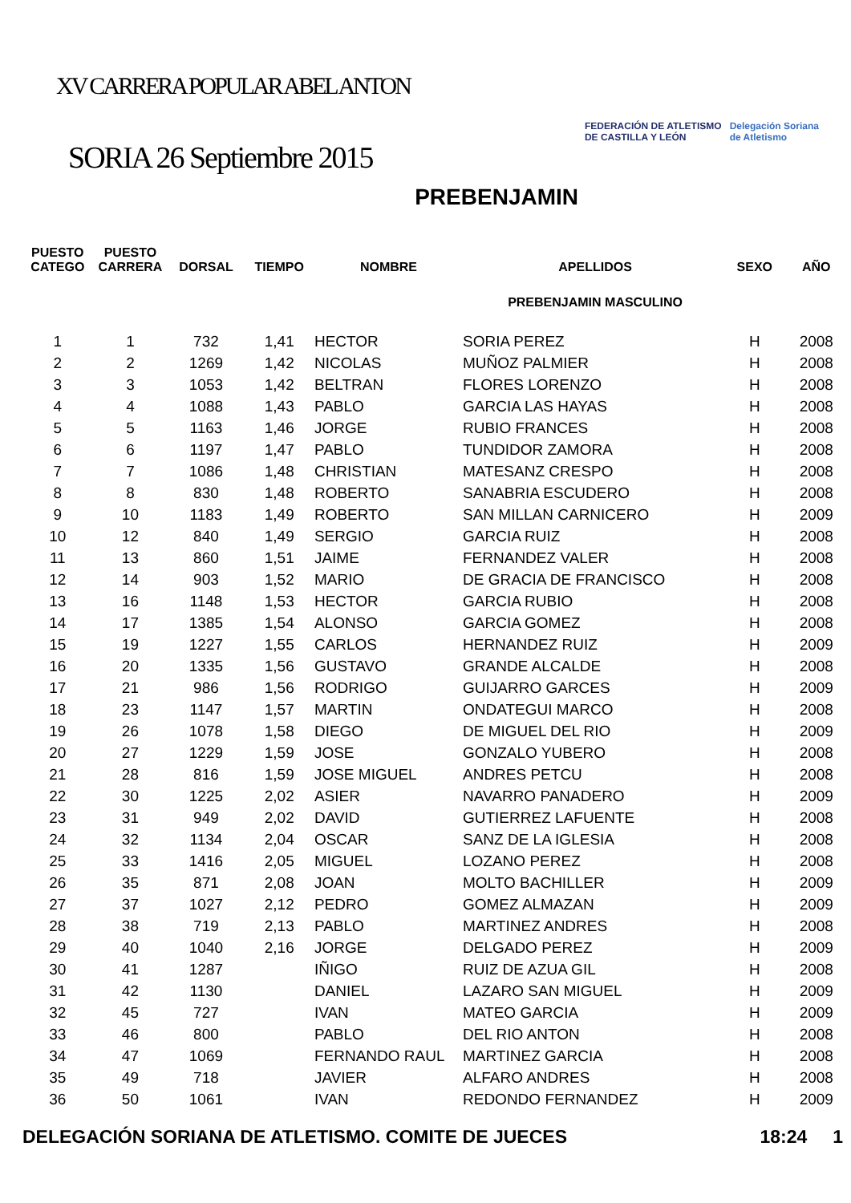XV CARRERA POPULAR ABEL ANTON
SORIA 26 Septiembre 2015
FEDERACIÓN DE ATLETISMO
DE CASTILLA Y LEÓN
Delegación Soriana
de Atletismo
PREBENJAMIN
| PUESTO CATEGO | PUESTO CARRERA | DORSAL | TIEMPO | NOMBRE | APELLIDOS | SEXO | AÑO |
| --- | --- | --- | --- | --- | --- | --- | --- |
| | | | | | PREBENJAMIN MASCULINO | | |
| 1 | 1 | 732 | 1,41 | HECTOR | SORIA PEREZ | H | 2008 |
| 2 | 2 | 1269 | 1,42 | NICOLAS | MUÑOZ PALMIER | H | 2008 |
| 3 | 3 | 1053 | 1,42 | BELTRAN | FLORES LORENZO | H | 2008 |
| 4 | 4 | 1088 | 1,43 | PABLO | GARCIA LAS HAYAS | H | 2008 |
| 5 | 5 | 1163 | 1,46 | JORGE | RUBIO FRANCES | H | 2008 |
| 6 | 6 | 1197 | 1,47 | PABLO | TUNDIDOR ZAMORA | H | 2008 |
| 7 | 7 | 1086 | 1,48 | CHRISTIAN | MATESANZ CRESPO | H | 2008 |
| 8 | 8 | 830 | 1,48 | ROBERTO | SANABRIA ESCUDERO | H | 2008 |
| 9 | 10 | 1183 | 1,49 | ROBERTO | SAN MILLAN CARNICERO | H | 2009 |
| 10 | 12 | 840 | 1,49 | SERGIO | GARCIA RUIZ | H | 2008 |
| 11 | 13 | 860 | 1,51 | JAIME | FERNANDEZ VALER | H | 2008 |
| 12 | 14 | 903 | 1,52 | MARIO | DE GRACIA DE FRANCISCO | H | 2008 |
| 13 | 16 | 1148 | 1,53 | HECTOR | GARCIA RUBIO | H | 2008 |
| 14 | 17 | 1385 | 1,54 | ALONSO | GARCIA GOMEZ | H | 2008 |
| 15 | 19 | 1227 | 1,55 | CARLOS | HERNANDEZ RUIZ | H | 2009 |
| 16 | 20 | 1335 | 1,56 | GUSTAVO | GRANDE ALCALDE | H | 2008 |
| 17 | 21 | 986 | 1,56 | RODRIGO | GUIJARRO GARCES | H | 2009 |
| 18 | 23 | 1147 | 1,57 | MARTIN | ONDATEGUI MARCO | H | 2008 |
| 19 | 26 | 1078 | 1,58 | DIEGO | DE MIGUEL DEL RIO | H | 2009 |
| 20 | 27 | 1229 | 1,59 | JOSE | GONZALO YUBERO | H | 2008 |
| 21 | 28 | 816 | 1,59 | JOSE MIGUEL | ANDRES PETCU | H | 2008 |
| 22 | 30 | 1225 | 2,02 | ASIER | NAVARRO PANADERO | H | 2009 |
| 23 | 31 | 949 | 2,02 | DAVID | GUTIERREZ LAFUENTE | H | 2008 |
| 24 | 32 | 1134 | 2,04 | OSCAR | SANZ DE LA IGLESIA | H | 2008 |
| 25 | 33 | 1416 | 2,05 | MIGUEL | LOZANO PEREZ | H | 2008 |
| 26 | 35 | 871 | 2,08 | JOAN | MOLTO BACHILLER | H | 2009 |
| 27 | 37 | 1027 | 2,12 | PEDRO | GOMEZ ALMAZAN | H | 2009 |
| 28 | 38 | 719 | 2,13 | PABLO | MARTINEZ ANDRES | H | 2008 |
| 29 | 40 | 1040 | 2,16 | JORGE | DELGADO PEREZ | H | 2009 |
| 30 | 41 | 1287 | | IÑIGO | RUIZ DE AZUA GIL | H | 2008 |
| 31 | 42 | 1130 | | DANIEL | LAZARO SAN MIGUEL | H | 2009 |
| 32 | 45 | 727 | | IVAN | MATEO GARCIA | H | 2009 |
| 33 | 46 | 800 | | PABLO | DEL RIO ANTON | H | 2008 |
| 34 | 47 | 1069 | | FERNANDO RAUL | MARTINEZ GARCIA | H | 2008 |
| 35 | 49 | 718 | | JAVIER | ALFARO ANDRES | H | 2008 |
| 36 | 50 | 1061 | | IVAN | REDONDO FERNANDEZ | H | 2009 |
DELEGACIÓN SORIANA DE ATLETISMO. COMITE DE JUECES 18:24 1